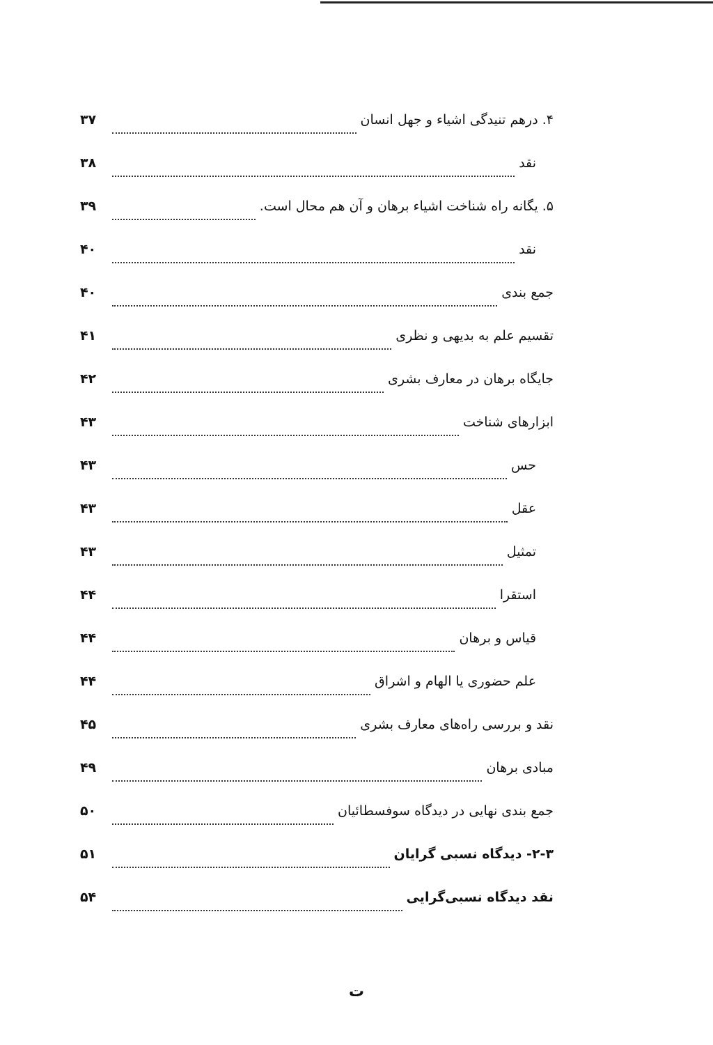۴. درهم تنیدگی اشیاء و جهل انسان ۳۷
نقد ۳۸
۵. یگانه راه شناخت اشیاء برهان و آن هم محال است. ۳۹
نقد ۴۰
جمع بندی ۴۰
تقسیم علم به بدیهی و نظری ۴۱
جایگاه برهان در معارف بشری ۴۲
ابزارهای شناخت ۴۳
حس ۴۳
عقل ۴۳
تمثیل ۴۳
استقرا ۴۴
قیاس و برهان ۴۴
علم حضوری یا الهام و اشراق ۴۴
نقد و بررسی راه‌های معارف بشری ۴۵
مبادی برهان ۴۹
جمع بندی نهایی در دیدگاه سوفسطائیان ۵۰
۲-۳- دیدگاه نسبی گرایان ۵۱
نقد دیدگاه نسبی‌گرایی ۵۴
ت